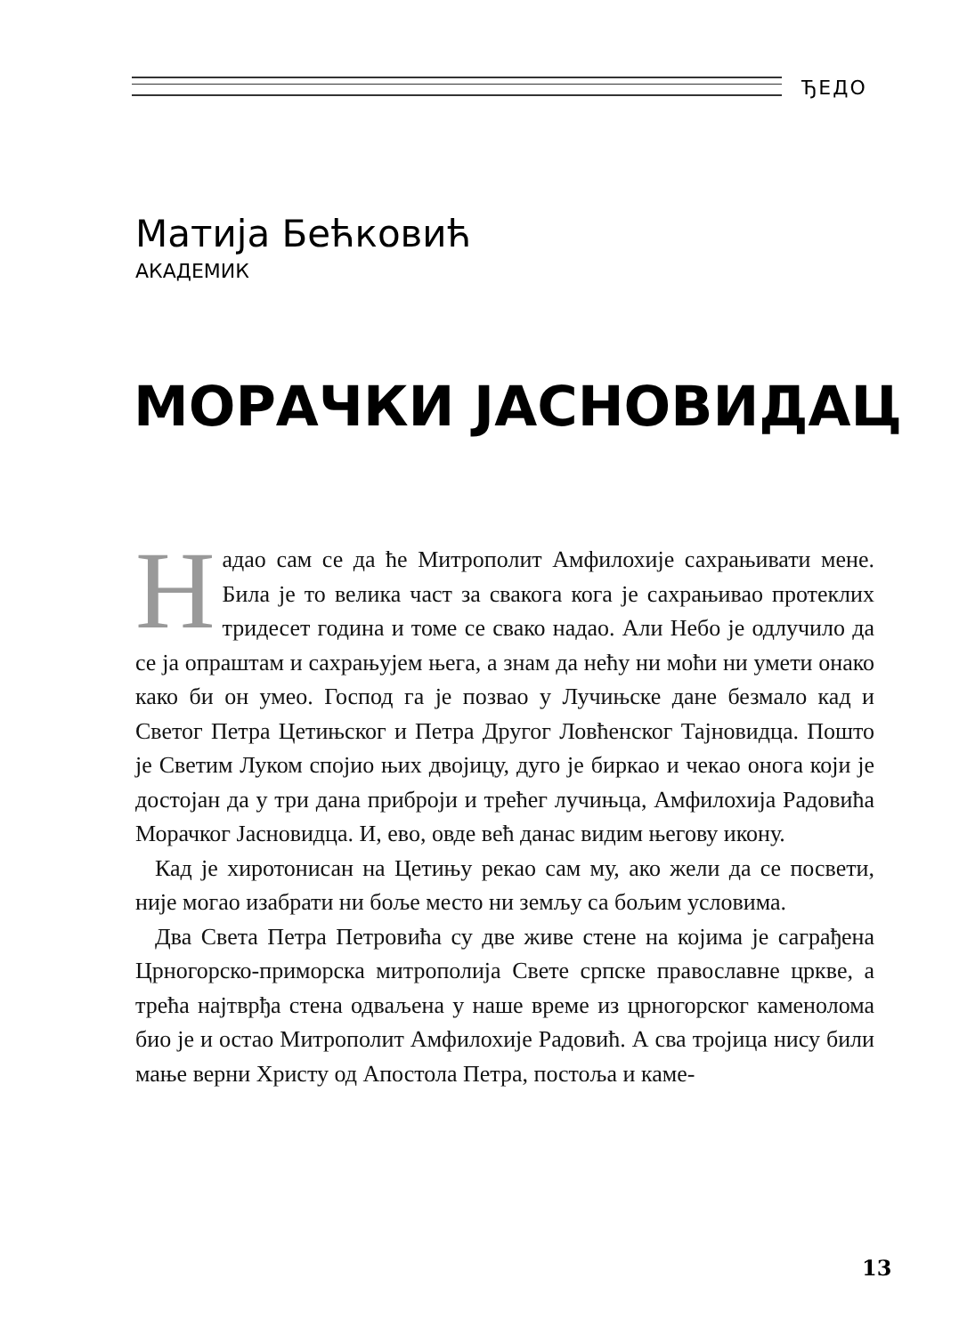ЂЕДО
Матија Бећковић
АКАДЕМИК
МОРАЧКИ ЈАСНОВИДАЦ
Надао сам се да ће Митрополит Амфилохије сахрањивати мене. Била је то велика част за свакога кога је сахрањивао протеклих тридесет година и томе се свако надао. Али Небо је одлучило да се ја опраштам и сахрањујем њега, а знам да нећу ни моћи ни умети онако како би он умео. Господ га је позвао у Лучињске дане безмало кад и Светог Петра Цетињског и Петра Другог Ловћенског Тајновидца. Пошто је Светим Луком спојио њих двојицу, дуго је биркао и чекао онога који је достојан да у три дана приброји и трећег лучињца, Амфилохија Радовића Морачког Јасновидца. И, ево, овде већ данас видим његову икону.
Кад је хиротонисан на Цетињу рекао сам му, ако жели да се посвети, није могао изабрати ни боље место ни земљу са бољим условима.
Два Света Петра Петровића су две живе стене на којима је саграђена Црногорско-приморска митрополија Свете српске православне цркве, а трећа најтврђа стена одваљена у наше време из црногорског каменолома био је и остао Митрополит Амфилохије Радовић. А сва тројица нису били мање верни Христу од Апостола Петра, постоља и каме-
13